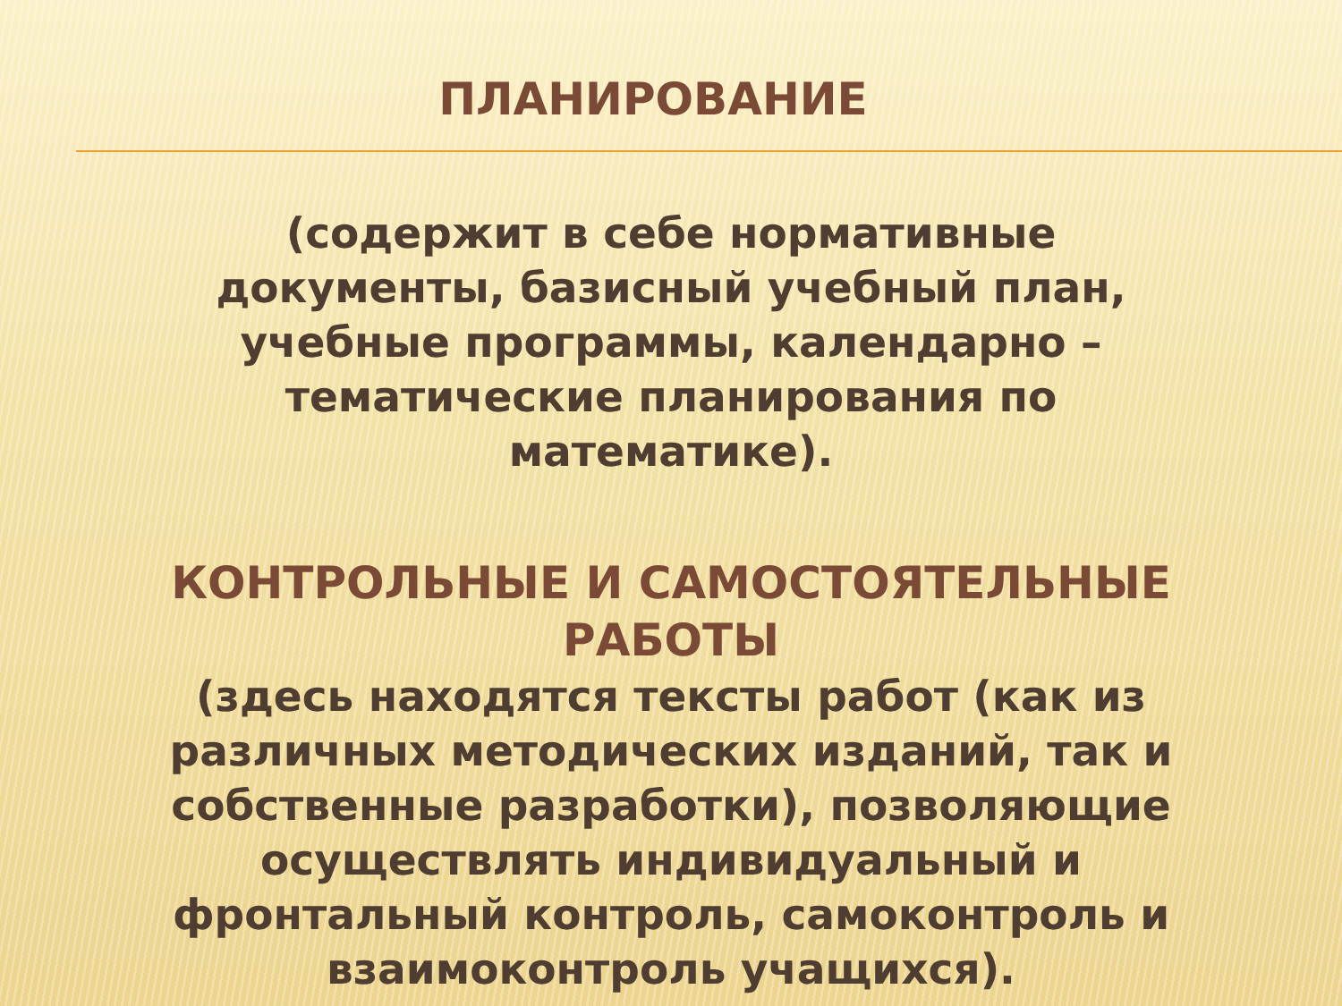ПЛАНИРОВАНИЕ
(содержит в себе нормативные документы, базисный учебный план, учебные программы, календарно – тематические планирования по математике).
КОНТРОЛЬНЫЕ И САМОСТОЯТЕЛЬНЫЕ РАБОТЫ
(здесь находятся тексты работ (как из различных методических изданий, так и собственные разработки), позволяющие осуществлять индивидуальный и фронтальный контроль, самоконтроль и взаимоконтроль учащихся).